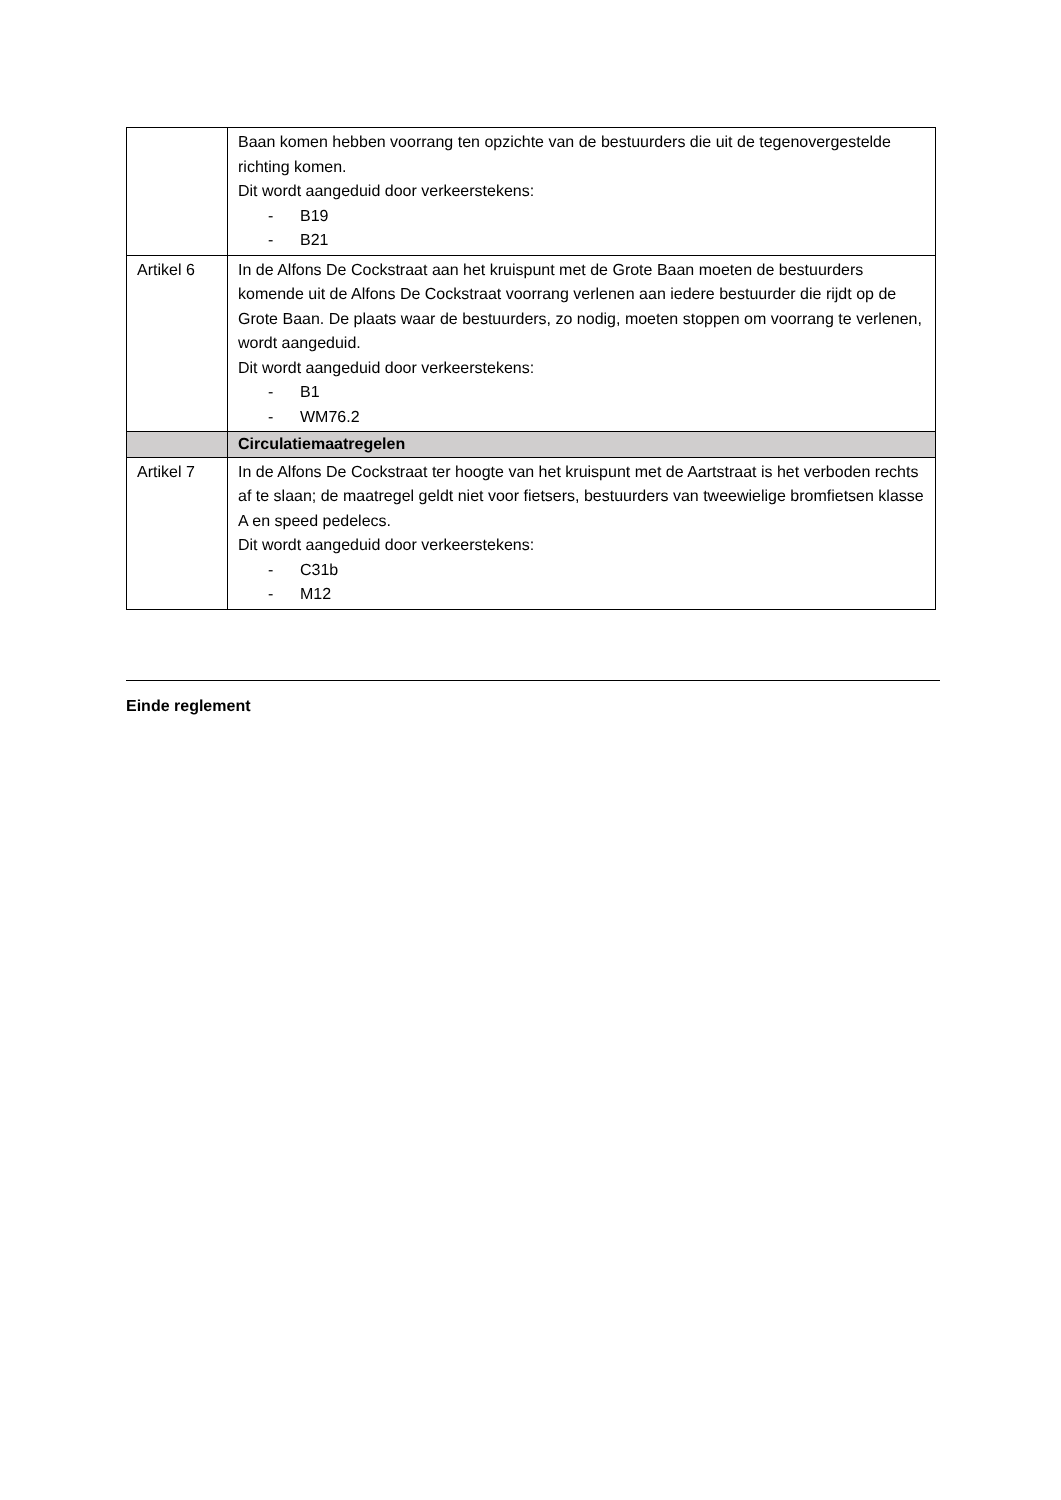| | Baan komen hebben voorrang ten opzichte van de bestuurders die uit de tegenovergestelde richting komen. Dit wordt aangeduid door verkeerstekens: - B19 - B21 |
| Artikel 6 | In de Alfons De Cockstraat aan het kruispunt met de Grote Baan moeten de bestuurders komende uit de Alfons De Cockstraat voorrang verlenen aan iedere bestuurder die rijdt op de Grote Baan. De plaats waar de bestuurders, zo nodig, moeten stoppen om voorrang te verlenen, wordt aangeduid. Dit wordt aangeduid door verkeerstekens: - B1 - WM76.2 |
| | Circulatiemaatregelen |
| Artikel 7 | In de Alfons De Cockstraat ter hoogte van het kruispunt met de Aartstraat is het verboden rechts af te slaan; de maatregel geldt niet voor fietsers, bestuurders van tweewielige bromfietsen klasse A en speed pedelecs. Dit wordt aangeduid door verkeerstekens: - C31b - M12 |
Einde reglement